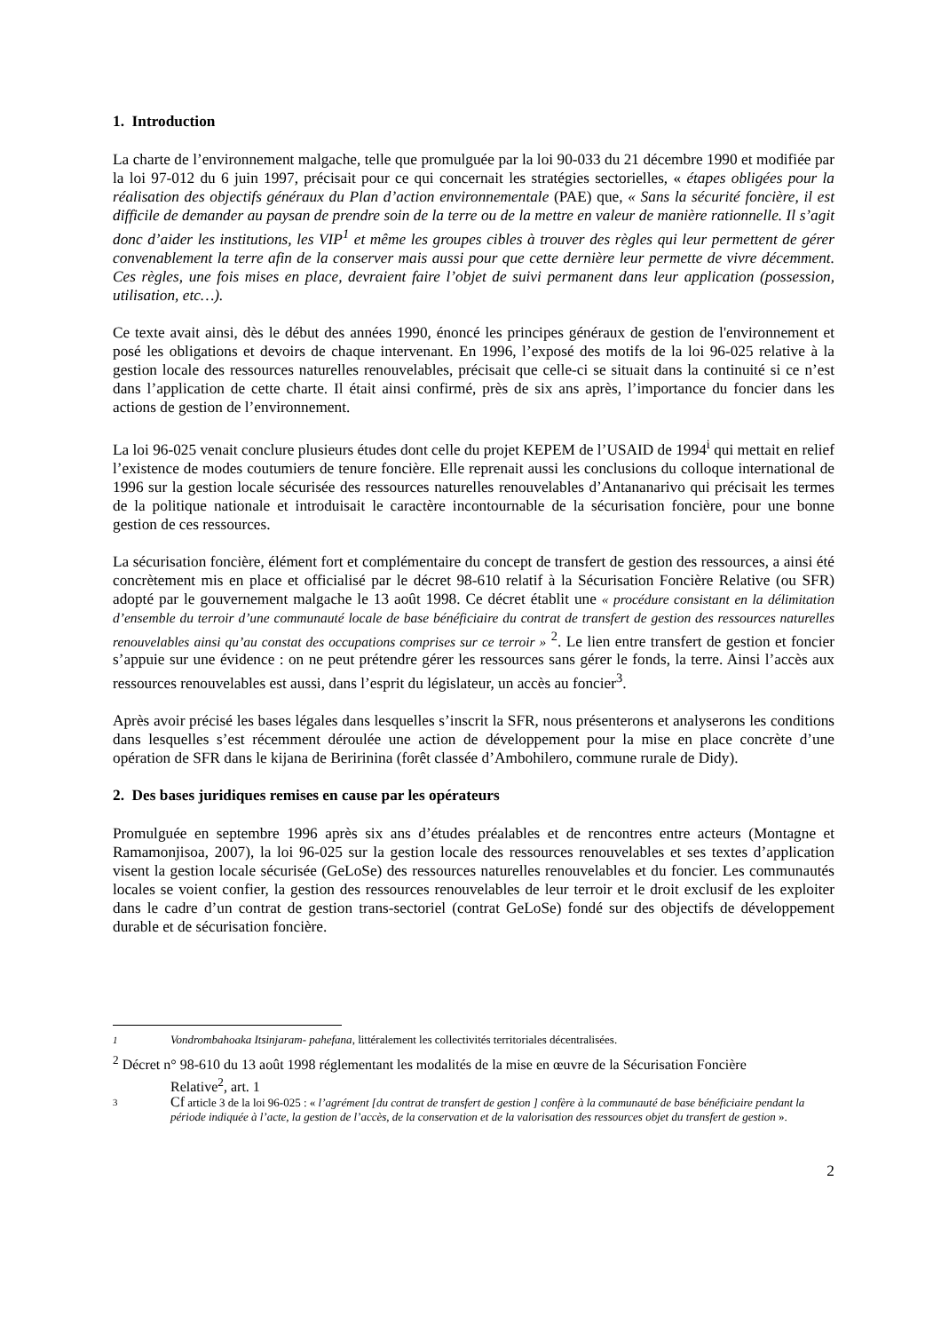1. Introduction
La charte de l’environnement malgache, telle que promulguée par la loi 90-033 du 21 décembre 1990 et modifiée par la loi 97-012 du 6 juin 1997, précisait pour ce qui concernait les stratégies sectorielles, « étapes obligées pour la réalisation des objectifs généraux du Plan d’action environnementale (PAE) que, « Sans la sécurité foncière, il est difficile de demander au paysan de prendre soin de la terre ou de la mettre en valeur de manière rationnelle. Il s’agit donc d’aider les institutions, les VIP<sup>1</sup> et même les groupes cibles à trouver des règles qui leur permettent de gérer convenablement la terre afin de la conserver mais aussi pour que cette dernière leur permette de vivre décemment. Ces règles, une fois mises en place, devraient faire l’objet de suivi permanent dans leur application (possession, utilisation, etc…).
Ce texte avait ainsi, dès le début des années 1990, énoncé les principes généraux de gestion de l'environnement et posé les obligations et devoirs de chaque intervenant. En 1996, l’exposé des motifs de la loi 96-025 relative à la gestion locale des ressources naturelles renouvelables, précisait que celle-ci se situait dans la continuité si ce n’est dans l’application de cette charte. Il était ainsi confirmé, près de six ans après, l’importance du foncier dans les actions de gestion de l’environnement.
La loi 96-025 venait conclure plusieurs études dont celle du projet KEPEM de l’USAID de 1994<sup>i</sup> qui mettait en relief l’existence de modes coutumiers de tenure foncière. Elle reprenait aussi les conclusions du colloque international de 1996 sur la gestion locale sécurisée des ressources naturelles renouvelables d’Antananarivo qui précisait les termes de la politique nationale et introduisait le caractère incontournable de la sécurisation foncière, pour une bonne gestion de ces ressources.
La sécurisation foncière, élément fort et complémentaire du concept de transfert de gestion des ressources, a ainsi été concrètement mis en place et officialisé par le décret 98-610 relatif à la Sécurisation Foncière Relative (ou SFR) adopté par le gouvernement malgache le 13 août 1998. Ce décret établit une « procédure consistant en la délimitation d’ensemble du terroir d’une communauté locale de base bénéficiaire du contrat de transfert de gestion des ressources naturelles renouvelables ainsi qu’au constat des occupations comprises sur ce terroir » <sup>2</sup>. Le lien entre transfert de gestion et foncier s’appuie sur une évidence : on ne peut prétendre gérer les ressources sans gérer le fonds, la terre. Ainsi l’accès aux ressources renouvelables est aussi, dans l’esprit du législateur, un accès au foncier<sup>3</sup>.
Après avoir précisé les bases légales dans lesquelles s’inscrit la SFR, nous présenterons et analyserons les conditions dans lesquelles s’est récemment déroulée une action de développement pour la mise en place concrète d’une opération de SFR dans le kijana de Beririnina (forêt classée d’Ambohilero, commune rurale de Didy).
2. Des bases juridiques remises en cause par les opérateurs
Promulguée en septembre 1996 après six ans d’études préalables et de rencontres entre acteurs (Montagne et Ramamonjisoa, 2007), la loi 96-025 sur la gestion locale des ressources renouvelables et ses textes d’application visent la gestion locale sécurisée (GeLoSe) des ressources naturelles renouvelables et du foncier. Les communautés locales se voient confier, la gestion des ressources renouvelables de leur terroir et le droit exclusif de les exploiter dans le cadre d’un contrat de gestion trans-sectoriel (contrat GeLoSe) fondé sur des objectifs de développement durable et de sécurisation foncière.
<sup>1</sup> Vondrombahoaka Itsinjaram- pahefana, littéralement les collectivités territoriales décentralisées.
<sup>2</sup> Décret n° 98-610 du 13 août 1998 réglementant les modalités de la mise en œuvre de la Sécurisation Foncière
Relative<sup>2</sup>, art. 1
<sup>3</sup> Cf article 3 de la loi 96-025 : « l’agrément [du contrat de transfert de gestion ] confère à la communauté de base bénéficiaire pendant la période indiquée à l’acte, la gestion de l’accès, de la conservation et de la valorisation des ressources objet du transfert de gestion ».
2